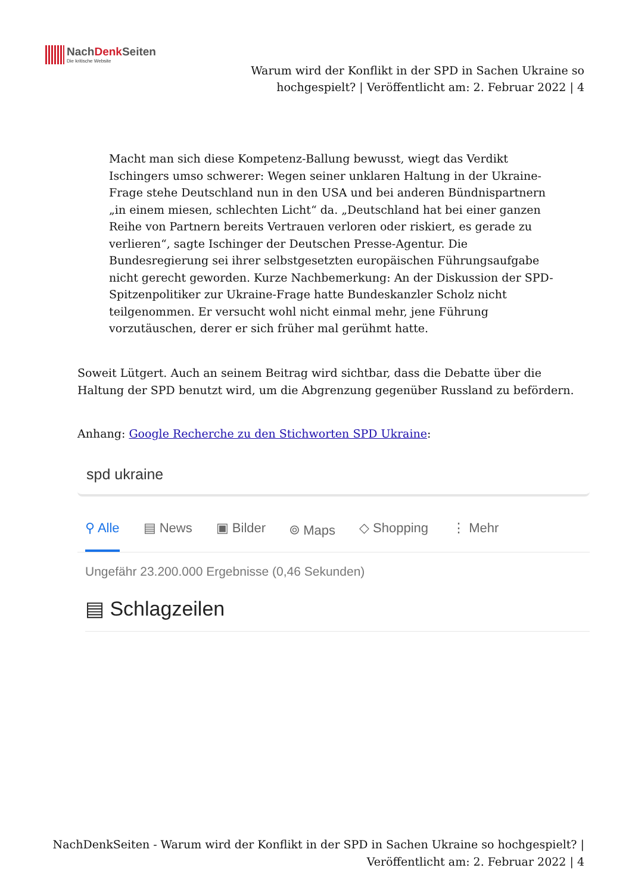NachDenk Seiten Die kritische Website
Warum wird der Konflikt in der SPD in Sachen Ukraine so hochgespielt? | Veröffentlicht am: 2. Februar 2022 | 4
Macht man sich diese Kompetenz-Ballung bewusst, wiegt das Verdikt Ischingers umso schwerer: Wegen seiner unklaren Haltung in der Ukraine-Frage stehe Deutschland nun in den USA und bei anderen Bündnispartnern „in einem miesen, schlechten Licht“ da. „Deutschland hat bei einer ganzen Reihe von Partnern bereits Vertrauen verloren oder riskiert, es gerade zu verlieren“, sagte Ischinger der Deutschen Presse-Agentur. Die Bundesregierung sei ihrer selbstgesetzten europäischen Führungsaufgabe nicht gerecht geworden. Kurze Nachbemerkung: An der Diskussion der SPD-Spitzenpolitiker zur Ukraine-Frage hatte Bundeskanzler Scholz nicht teilgenommen. Er versucht wohl nicht einmal mehr, jene Führung vorzutäuschen, derer er sich früher mal gerühmt hatte.
Soweit Lütgert. Auch an seinem Beitrag wird sichtbar, dass die Debatte über die Haltung der SPD benutzt wird, um die Abgrenzung gegenüber Russland zu befördern.
Anhang: Google Recherche zu den Stichworten SPD Ukraine:
spd ukraine
⚲ Alle ▤ News ▣ Bilder ⌾ Maps ◇ Shopping ⋮ Mehr
Ungefähr 23.200.000 Ergebnisse (0,46 Sekunden)
▤ Schlagzeilen
NachDenkSeiten - Warum wird der Konflikt in der SPD in Sachen Ukraine so hochgespielt? | Veröffentlicht am: 2. Februar 2022 | 4